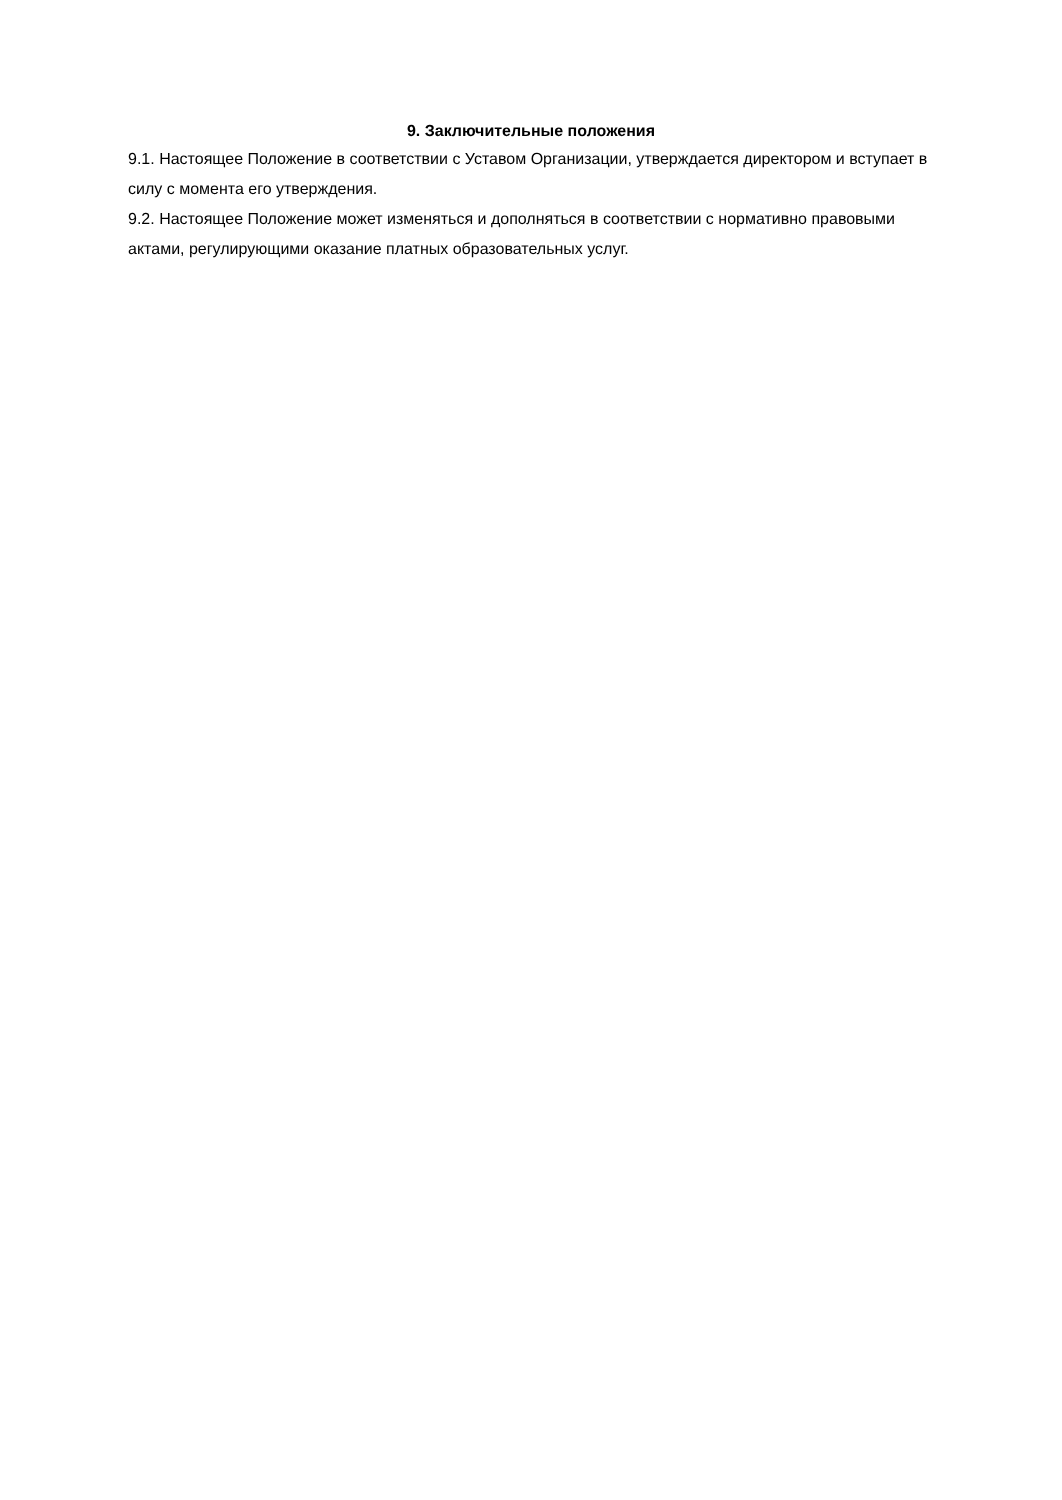9. Заключительные положения
9.1. Настоящее Положение в соответствии с Уставом Организации, утверждается директором и вступает в силу с момента его утверждения.
9.2. Настоящее Положение может изменяться и дополняться в соответствии с нормативно правовыми актами, регулирующими оказание платных образовательных услуг.